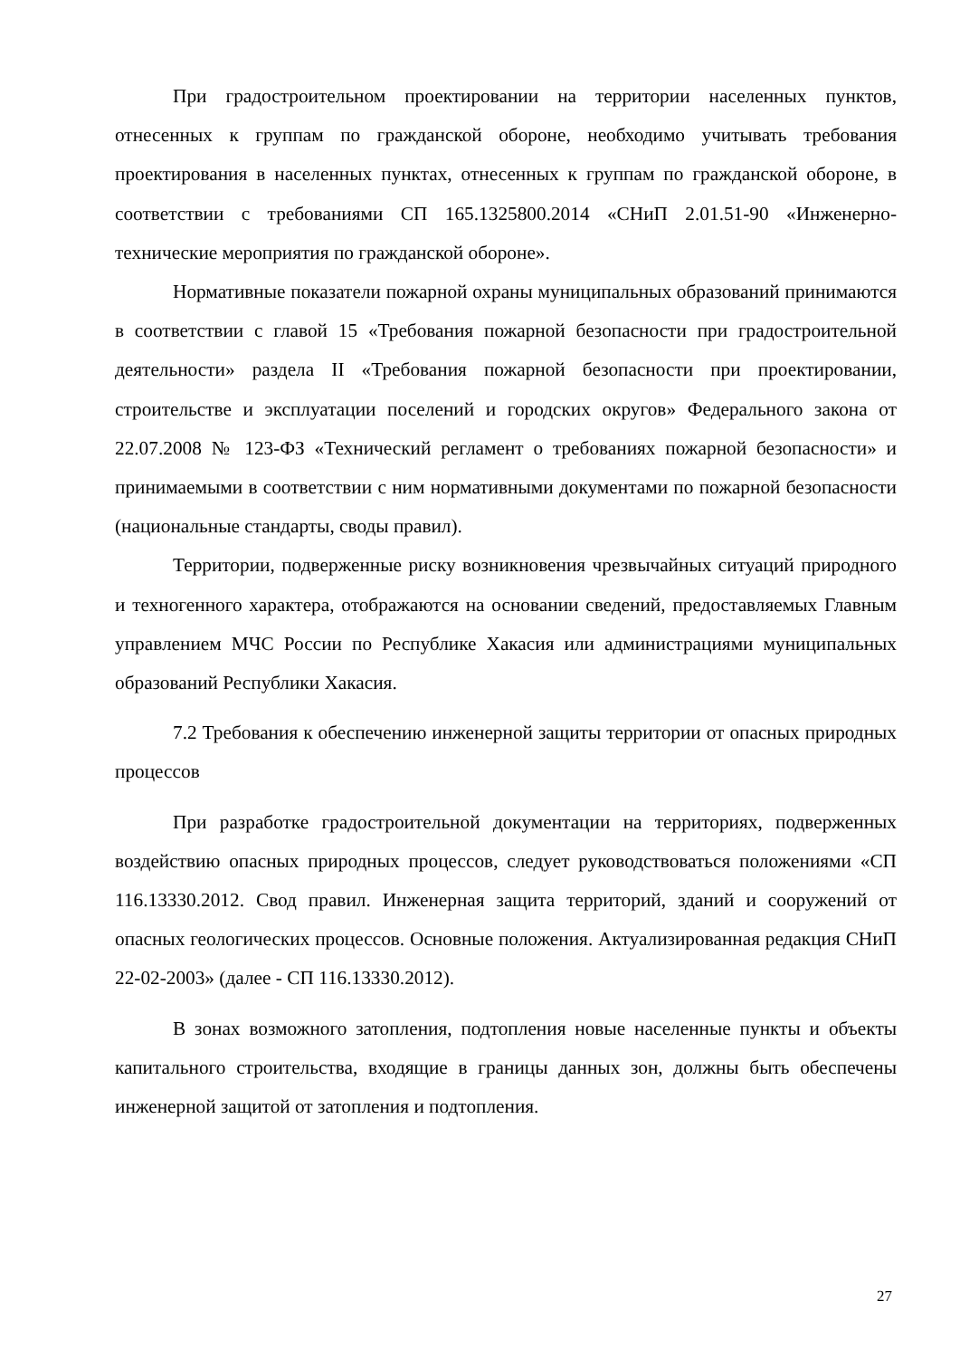При градостроительном проектировании на территории населенных пунктов, отнесенных к группам по гражданской обороне, необходимо учитывать требования проектирования в населенных пунктах, отнесенных к группам по гражданской обороне, в соответствии с требованиями СП 165.1325800.2014 «СНиП 2.01.51-90 «Инженерно-технические мероприятия по гражданской обороне».
Нормативные показатели пожарной охраны муниципальных образований принимаются в соответствии с главой 15 «Требования пожарной безопасности при градостроительной деятельности» раздела II «Требования пожарной безопасности при проектировании, строительстве и эксплуатации поселений и городских округов» Федерального закона от 22.07.2008 № 123-ФЗ «Технический регламент о требованиях пожарной безопасности» и принимаемыми в соответствии с ним нормативными документами по пожарной безопасности (национальные стандарты, своды правил).
Территории, подверженные риску возникновения чрезвычайных ситуаций природного и техногенного характера, отображаются на основании сведений, предоставляемых Главным управлением МЧС России по Республике Хакасия или администрациями муниципальных образований Республики Хакасия.
7.2 Требования к обеспечению инженерной защиты территории от опасных природных процессов
При разработке градостроительной документации на территориях, подверженных воздействию опасных природных процессов, следует руководствоваться положениями «СП 116.13330.2012. Свод правил. Инженерная защита территорий, зданий и сооружений от опасных геологических процессов. Основные положения. Актуализированная редакция СНиП 22-02-2003» (далее - СП 116.13330.2012).
В зонах возможного затопления, подтопления новые населенные пункты и объекты капитального строительства, входящие в границы данных зон, должны быть обеспечены инженерной защитой от затопления и подтопления.
27